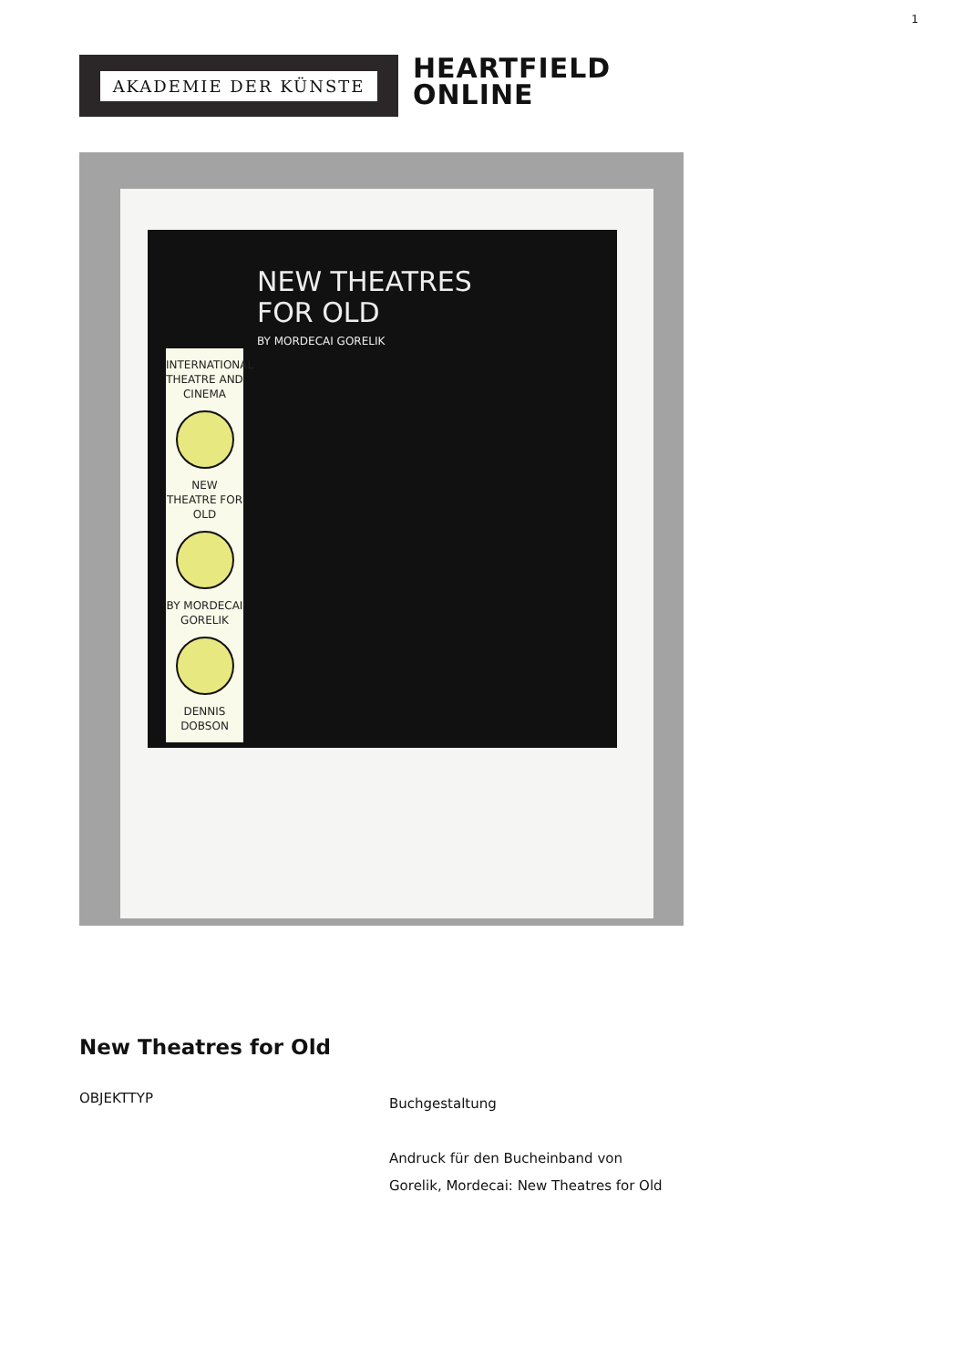1
AKADEMIE DER KÜNSTE
HEARTFIELD
ONLINE
NEW THEATRES
FOR OLD
BY MORDECAI GORELIK
INTERNATIONAL THEATRE AND CINEMA
NEW THEATRE FOR OLD
BY MORDECAI GORELIK
DENNIS DOBSON
New Theatres for Old
OBJEKTTYP
Buchgestaltung
Andruck für den Bucheinband von
Gorelik, Mordecai: New Theatres for Old